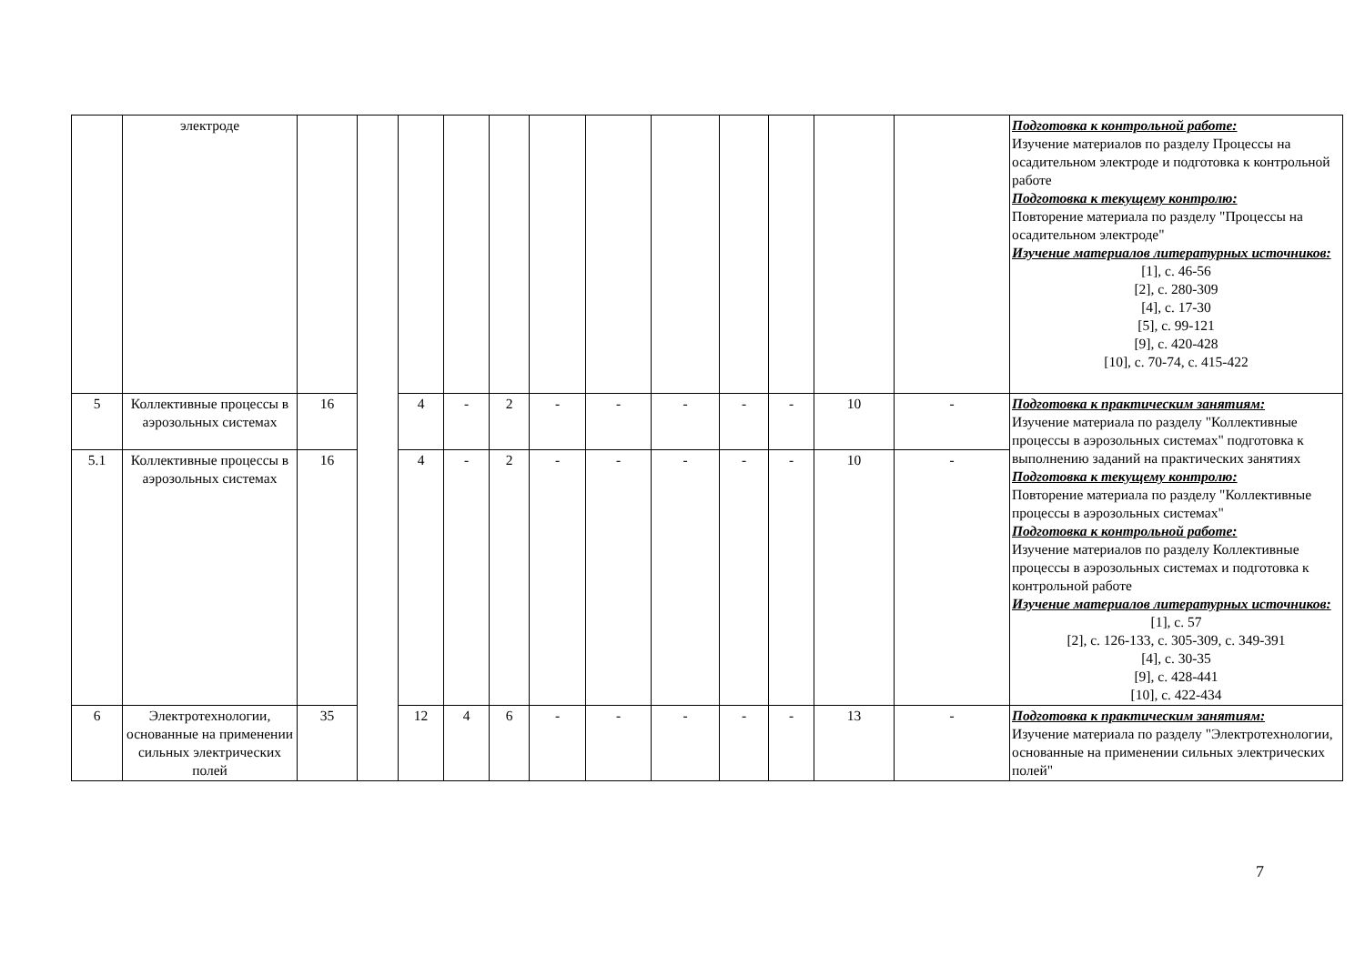| | электроде | | | | | | | | | | | | | Подготовка к контрольной работе: Изучение материалов по разделу Процессы на осадительном электроде и подготовка к контрольной работе Подготовка к текущему контролю: Повторение материала по разделу "Процессы на осадительном электроде" Изучение материалов литературных источников: [1], с. 46-56 [2], с. 280-309 [4], с. 17-30 [5], с. 99-121 [9], с. 420-428 [10], с. 70-74, с. 415-422 |
| 5 | Коллективные процессы в аэрозольных системах | 16 | | 4 | - | 2 | - | - | - | - | - | 10 | - | Подготовка к практическим занятиям: Изучение материала по разделу "Коллективные процессы в аэрозольных системах" подготовка к выполнению заданий на практических занятиях Подготовка к текущему контролю: Повторение материала по разделу "Коллективные процессы в аэрозольных системах" Подготовка к контрольной работе: Изучение материалов по разделу Коллективные процессы в аэрозольных системах и подготовка к контрольной работе Изучение материалов литературных источников: [1], с. 57 [2], с. 126-133, с. 305-309, с. 349-391 [4], с. 30-35 [9], с. 428-441 [10], с. 422-434 |
| 5.1 | Коллективные процессы в аэрозольных системах | 16 | | 4 | - | 2 | - | - | - | - | - | 10 | - | |
| 6 | Электротехнологии, основанные на применении сильных электрических полей | 35 | | 12 | 4 | 6 | - | - | - | - | - | 13 | - | Подготовка к практическим занятиям: Изучение материала по разделу "Электротехнологии, основанные на применении сильных электрических полей" |
7